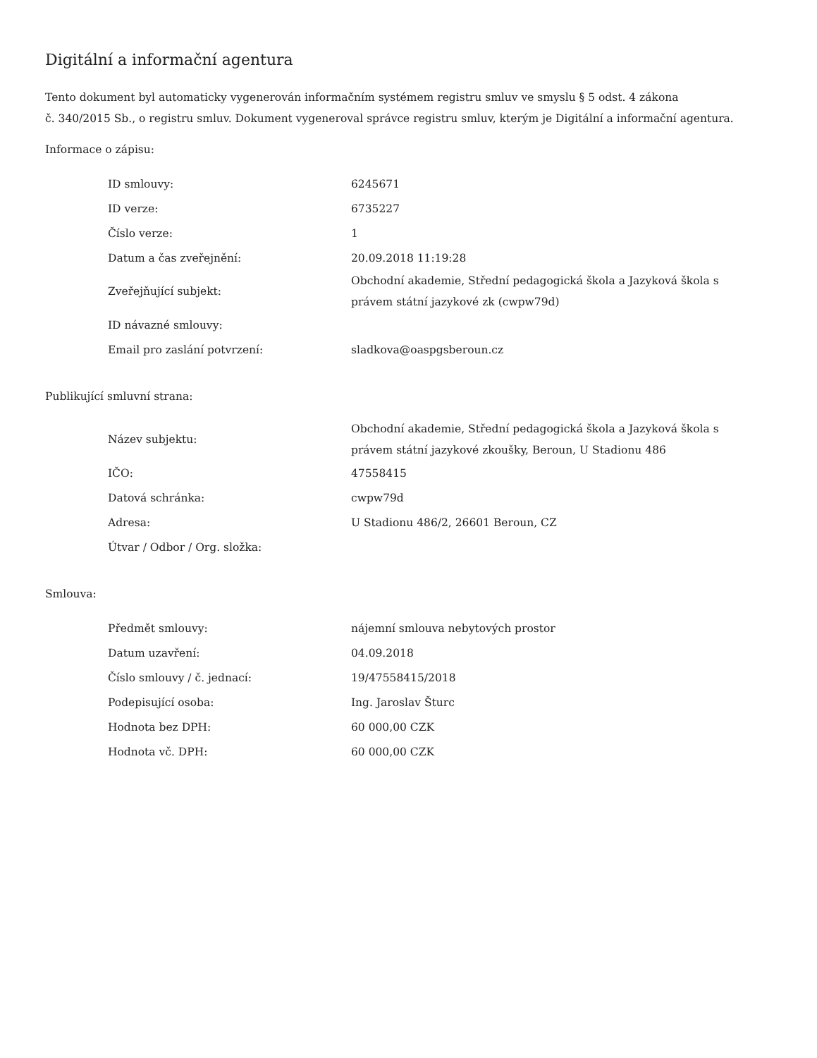Digitální a informační agentura
Tento dokument byl automaticky vygenerován informačním systémem registru smluv ve smyslu § 5 odst. 4 zákona
č. 340/2015 Sb., o registru smluv. Dokument vygeneroval správce registru smluv, kterým je Digitální a informační agentura.
Informace o zápisu:
| ID smlouvy: | 6245671 |
| ID verze: | 6735227 |
| Číslo verze: | 1 |
| Datum a čas zveřejnění: | 20.09.2018 11:19:28 |
| Zveřejňující subjekt: | Obchodní akademie, Střední pedagogická škola a Jazyková škola s právem státní jazykové zk (cwpw79d) |
| ID návazné smlouvy: | |
| Email pro zaslání potvrzení: | sladkova@oaspgsberoun.cz |
Publikující smluvní strana:
| Název subjektu: | Obchodní akademie, Střední pedagogická škola a Jazyková škola s právem státní jazykové zkoušky, Beroun, U Stadionu 486 |
| IČO: | 47558415 |
| Datová schránka: | cwpw79d |
| Adresa: | U Stadionu 486/2, 26601 Beroun, CZ |
| Útvar / Odbor / Org. složka: | |
Smlouva:
| Předmět smlouvy: | nájemní smlouva nebytových prostor |
| Datum uzavření: | 04.09.2018 |
| Číslo smlouvy / č. jednací: | 19/47558415/2018 |
| Podepisující osoba: | Ing. Jaroslav Šturc |
| Hodnota bez DPH: | 60 000,00 CZK |
| Hodnota vč. DPH: | 60 000,00 CZK |